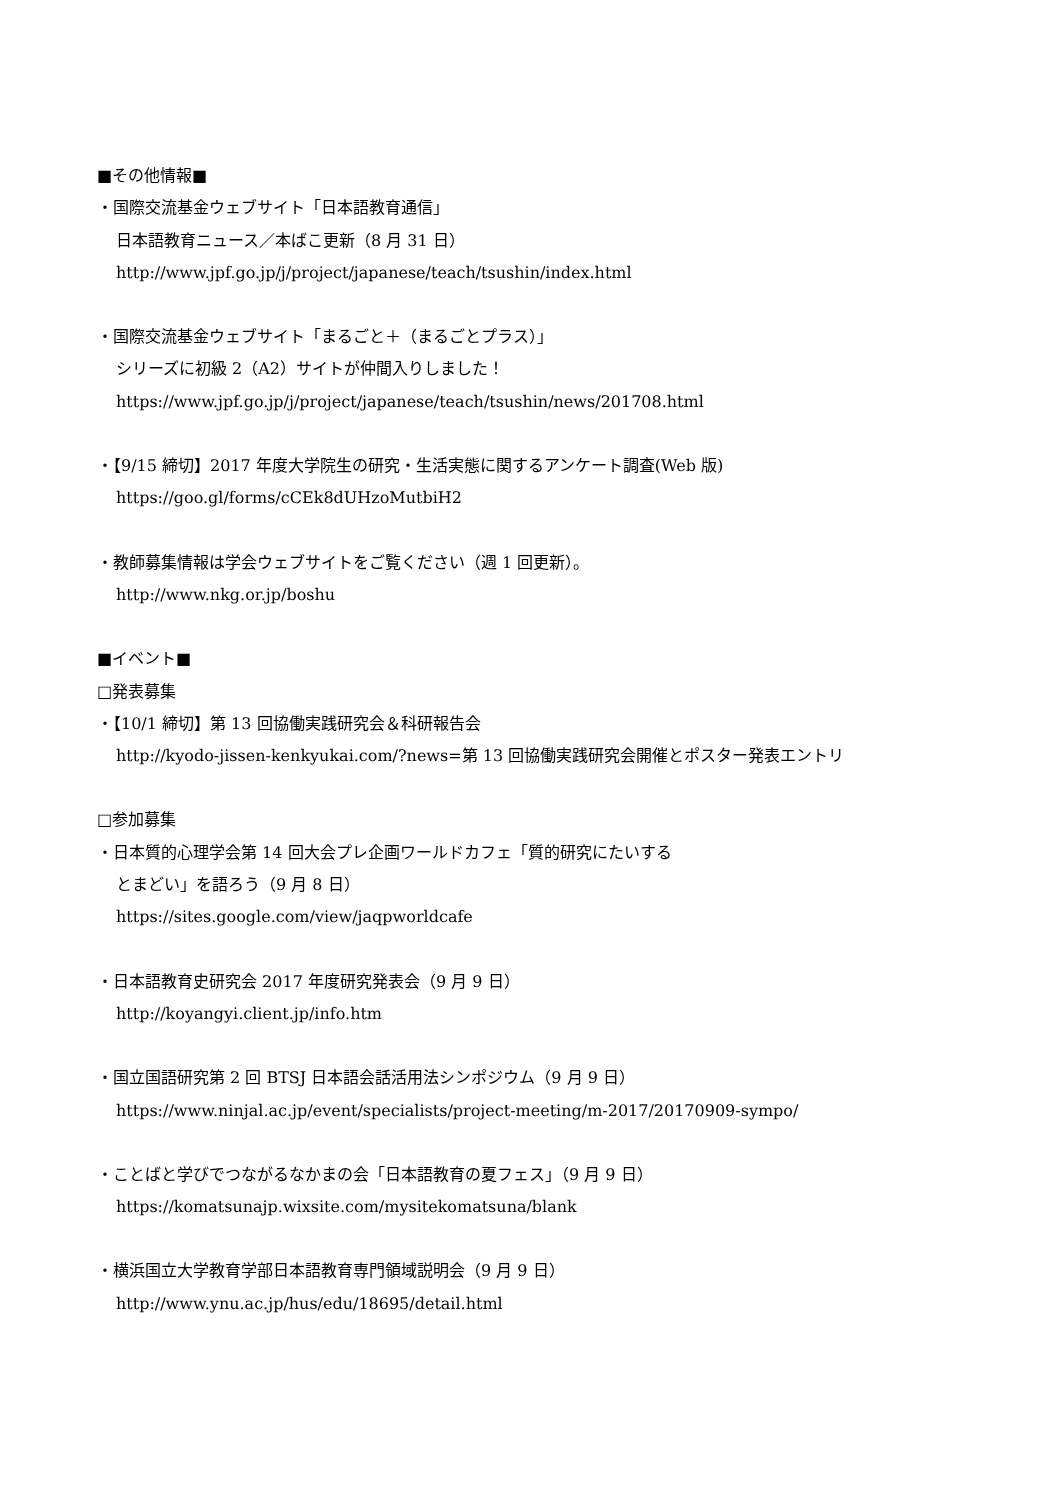■その他情報■
・国際交流基金ウェブサイト「日本語教育通信」
日本語教育ニュース／本ばこ更新（8 月 31 日）
http://www.jpf.go.jp/j/project/japanese/teach/tsushin/index.html
・国際交流基金ウェブサイト「まるごと＋（まるごとプラス）」
シリーズに初級 2（A2）サイトが仲間入りしました！
https://www.jpf.go.jp/j/project/japanese/teach/tsushin/news/201708.html
・【9/15 締切】2017 年度大学院生の研究・生活実態に関するアンケート調査(Web 版)
https://goo.gl/forms/cCEk8dUHzoMutbiH2
・教師募集情報は学会ウェブサイトをご覧ください（週 1 回更新）。
http://www.nkg.or.jp/boshu
■イベント■
□発表募集
・【10/1 締切】第 13 回協働実践研究会＆科研報告会
http://kyodo-jissen-kenkyukai.com/?news=第 13 回協働実践研究会開催とポスター発表エントリ
□参加募集
・日本質的心理学会第 14 回大会プレ企画ワールドカフェ「質的研究にたいする
とまどい」を語ろう（9 月 8 日）
https://sites.google.com/view/jaqpworldcafe
・日本語教育史研究会 2017 年度研究発表会（9 月 9 日）
http://koyangyi.client.jp/info.htm
・国立国語研究第 2 回 BTSJ 日本語会話活用法シンポジウム（9 月 9 日）
https://www.ninjal.ac.jp/event/specialists/project-meeting/m-2017/20170909-sympo/
・ことばと学びでつながるなかまの会「日本語教育の夏フェス」（9 月 9 日）
https://komatsunajp.wixsite.com/mysitekomatsuna/blank
・横浜国立大学教育学部日本語教育専門領域説明会（9 月 9 日）
http://www.ynu.ac.jp/hus/edu/18695/detail.html